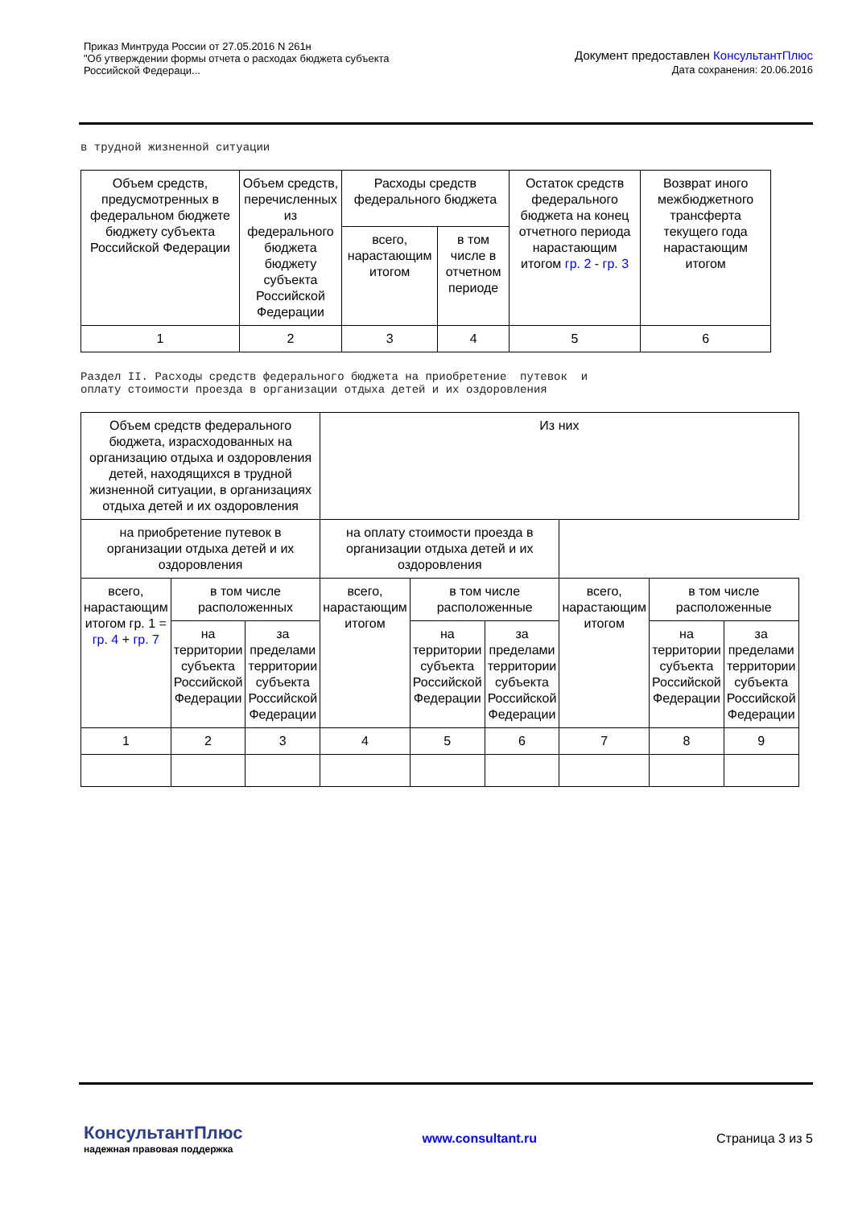Приказ Минтруда России от 27.05.2016 N 261н
"Об утверждении формы отчета о расходах бюджета субъекта
Российской Федераци...
Документ предоставлен КонсультантПлюс
Дата сохранения: 20.06.2016
в трудной жизненной ситуации
| Объем средств, предусмотренных в федеральном бюджете бюджету субъекта Российской Федерации | Объем средств, перечисленных из федерального бюджета бюджету субъекта Российской Федерации | Расходы средств федерального бюджета | | Остаток средств федерального бюджета на конец отчетного периода нарастающим итогом гр. 2 - гр. 3 | Возврат иного межбюджетного трансферта текущего года нарастающим итогом |
| | | всего, нарастающим итогом | в том числе в отчетном периоде | | |
| 1 | 2 | 3 | 4 | 5 | 6 |
Раздел II. Расходы средств федерального бюджета на приобретение путевок и оплату стоимости проезда в организации отдыха детей и их оздоровления
| Объем средств федерального бюджета, израсходованных на организацию отдыха и оздоровления детей, находящихся в трудной жизненной ситуации, в организациях отдыха детей и их оздоровления | | | Из них | | | | | |
| | | | на приобретение путевок в организации отдыха детей и их оздоровления | | | на оплату стоимости проезда в организации отдыха детей и их оздоровления | | |
| всего, нарастающим итогом гр. 1 = гр. 4 + гр. 7 | в том числе расположенных | | всего, нарастающим итогом | в том числе расположенные | | всего, нарастающим итогом | в том числе расположенные | |
| | на территории субъекта Российской Федерации | за пределами территории субъекта Российской Федерации | | на территории субъекта Российской Федерации | за пределами территории субъекта Российской Федерации | | на территории субъекта Российской Федерации | за пределами территории субъекта Российской Федерации |
| 1 | 2 | 3 | 4 | 5 | 6 | 7 | 8 | 9 |
КонсультантПлюс
надежная правовая поддержка
www.consultant.ru Страница 3 из 5